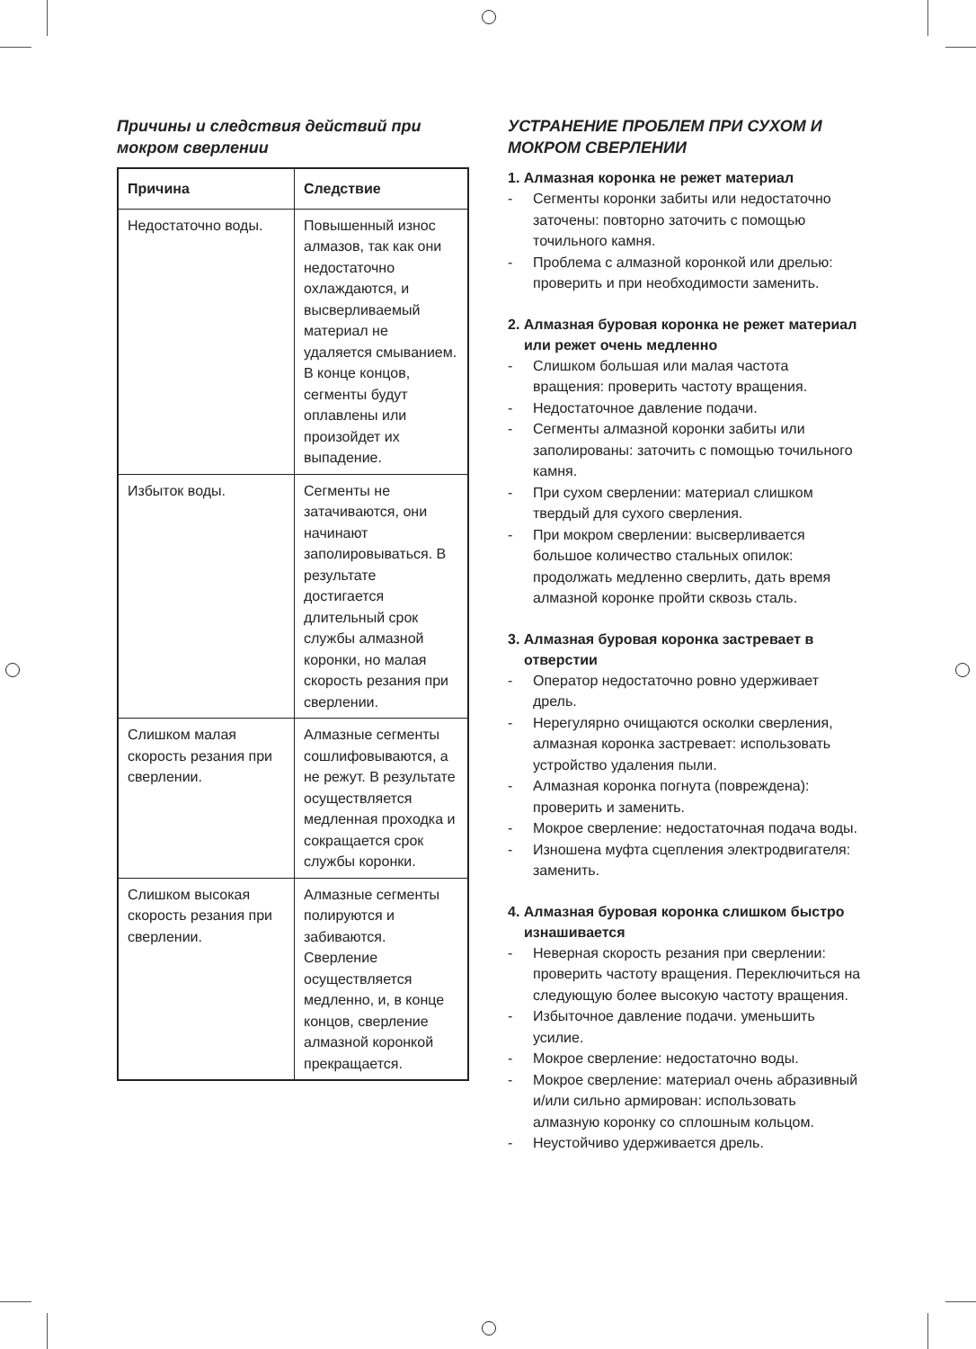Причины и следствия действий при мокром сверлении
| Причина | Следствие |
| --- | --- |
| Недостаточно воды. | Повышенный износ алмазов, так как они недостаточно охлаждаются, и высверливаемый материал не удаляется смыванием. В конце концов, сегменты будут оплавлены или произойдет их выпадение. |
| Избыток воды. | Сегменты не затачиваются, они начинают заполировываться. В результате достигается длительный срок службы алмазной коронки, но малая скорость резания при сверлении. |
| Слишком малая скорость резания при сверлении. | Алмазные сегменты сошлифовываются, а не режут. В результате осуществляется медленная проходка и сокращается срок службы коронки. |
| Слишком высокая скорость резания при сверлении. | Алмазные сегменты полируются и забиваются. Сверление осуществляется медленно, и, в конце концов, сверление алмазной коронкой прекращается. |
УСТРАНЕНИЕ ПРОБЛЕМ ПРИ СУХОМ И МОКРОМ СВЕРЛЕНИИ
1. Алмазная коронка не режет материал
- Сегменты коронки забиты или недостаточно заточены: повторно заточить с помощью точильного камня.
- Проблема с алмазной коронкой или дрелью: проверить и при необходимости заменить.
2. Алмазная буровая коронка не режет материал или режет очень медленно
- Слишком большая или малая частота вращения: проверить частоту вращения.
- Недостаточное давление подачи.
- Сегменты алмазной коронки забиты или заполированы: заточить с помощью точильного камня.
- При сухом сверлении: материал слишком твердый для сухого сверления.
- При мокром сверлении: высверливается большое количество стальных опилок: продолжать медленно сверлить, дать время алмазной коронке пройти сквозь сталь.
3. Алмазная буровая коронка застревает в отверстии
- Оператор недостаточно ровно удерживает дрель.
- Нерегулярно очищаются осколки сверления, алмазная коронка застревает: использовать устройство удаления пыли.
- Алмазная коронка погнута (повреждена): проверить и заменить.
- Мокрое сверление: недостаточная подача воды.
- Изношена муфта сцепления электродвигателя: заменить.
4. Алмазная буровая коронка слишком быстро изнашивается
- Неверная скорость резания при сверлении: проверить частоту вращения. Переключиться на следующую более высокую частоту вращения.
- Избыточное давление подачи. уменьшить усилие.
- Мокрое сверление: недостаточно воды.
- Мокрое сверление: материал очень абразивный и/или сильно армирован: использовать алмазную коронку со сплошным кольцом.
- Неустойчиво удерживается дрель.